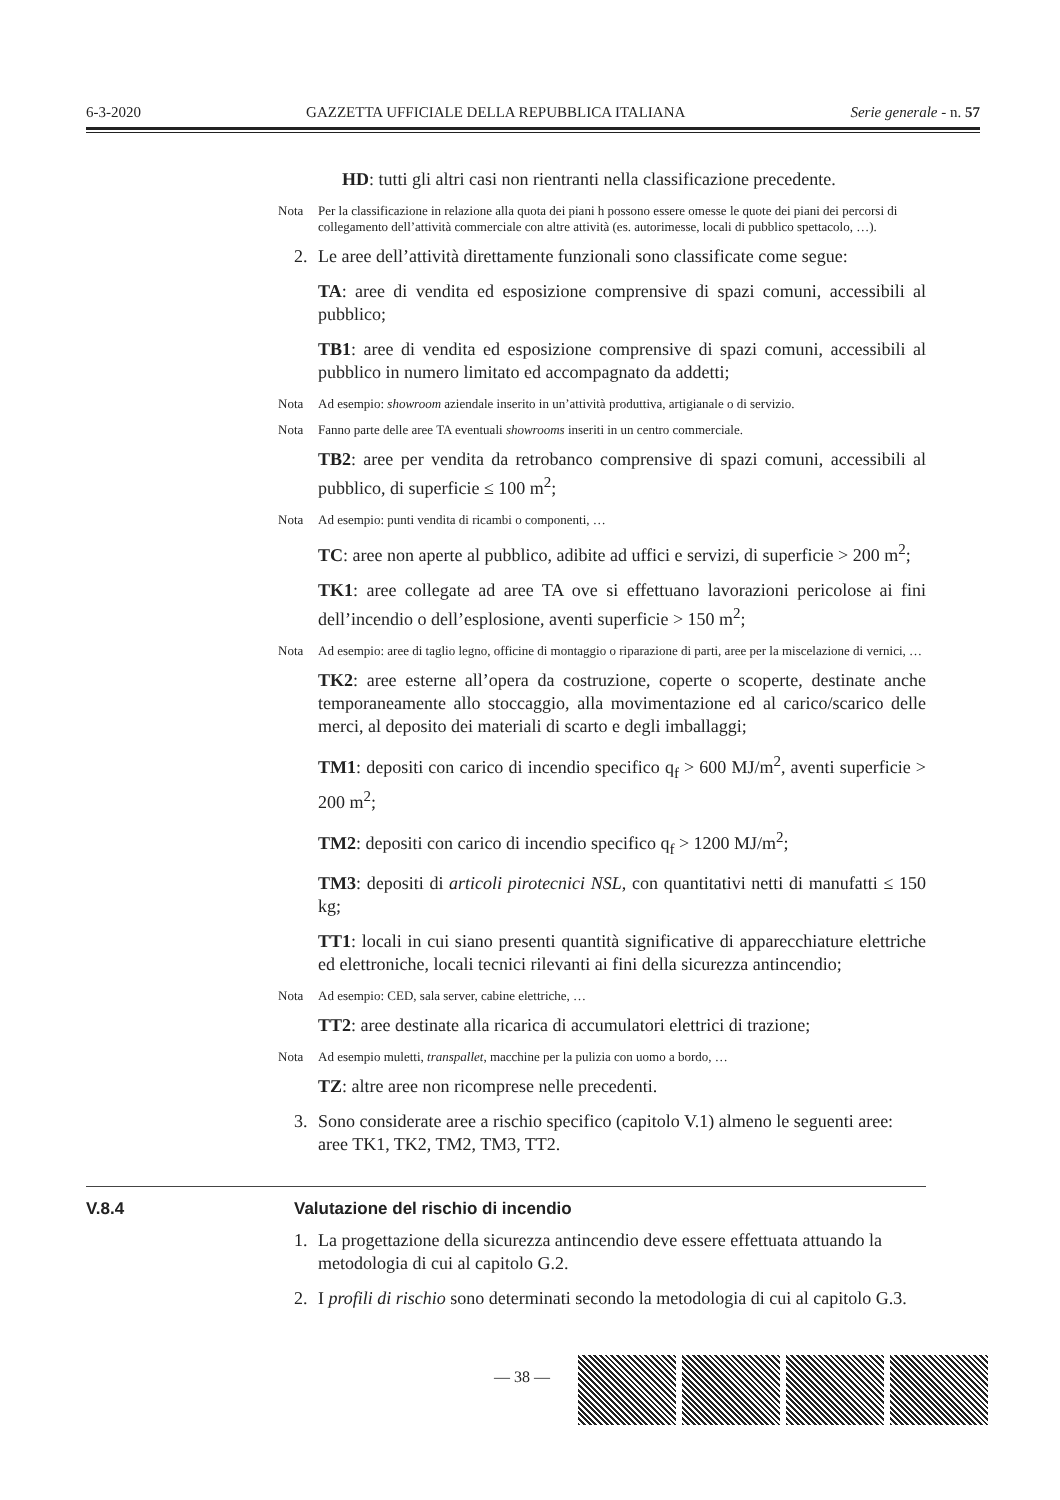6-3-2020 GAZZETTA UFFICIALE DELLA REPUBBLICA ITALIANA Serie generale - n. 57
HD: tutti gli altri casi non rientranti nella classificazione precedente.
Nota Per la classificazione in relazione alla quota dei piani h possono essere omesse le quote dei piani dei percorsi di collegamento dell’attività commerciale con altre attività (es. autorimesse, locali di pubblico spettacolo, …).
2. Le aree dell’attività direttamente funzionali sono classificate come segue:
TA: aree di vendita ed esposizione comprensive di spazi comuni, accessibili al pubblico;
TB1: aree di vendita ed esposizione comprensive di spazi comuni, accessibili al pubblico in numero limitato ed accompagnato da addetti;
Nota Ad esempio: showroom aziendale inserito in un’attività produttiva, artigianale o di servizio.
Nota Fanno parte delle aree TA eventuali showrooms inseriti in un centro commerciale.
TB2: aree per vendita da retrobanco comprensive di spazi comuni, accessibili al pubblico, di superficie ≤ 100 m<sup>2</sup>;
Nota Ad esempio: punti vendita di ricambi o componenti, …
TC: aree non aperte al pubblico, adibite ad uffici e servizi, di superficie > 200 m<sup>2</sup>;
TK1: aree collegate ad aree TA ove si effettuano lavorazioni pericolose ai fini dell’incendio o dell’esplosione, aventi superficie > 150 m<sup>2</sup>;
Nota Ad esempio: aree di taglio legno, officine di montaggio o riparazione di parti, aree per la miscelazione di vernici, …
TK2: aree esterne all’opera da costruzione, coperte o scoperte, destinate anche temporaneamente allo stoccaggio, alla movimentazione ed al carico/scarico delle merci, al deposito dei materiali di scarto e degli imballaggi;
TM1: depositi con carico di incendio specifico q<sub>f</sub> > 600 MJ/m<sup>2</sup>, aventi superficie > 200 m<sup>2</sup>;
TM2: depositi con carico di incendio specifico q<sub>f</sub> > 1200 MJ/m<sup>2</sup>;
TM3: depositi di articoli pirotecnici NSL, con quantitativi netti di manufatti ≤ 150 kg;
TT1: locali in cui siano presenti quantità significative di apparecchiature elettriche ed elettroniche, locali tecnici rilevanti ai fini della sicurezza antincendio;
Nota Ad esempio: CED, sala server, cabine elettriche, …
TT2: aree destinate alla ricarica di accumulatori elettrici di trazione;
Nota Ad esempio muletti, transpallet, macchine per la pulizia con uomo a bordo, …
TZ: altre aree non ricomprese nelle precedenti.
3. Sono considerate aree a rischio specifico (capitolo V.1) almeno le seguenti aree: aree TK1, TK2, TM2, TM3, TT2.
V.8.4 Valutazione del rischio di incendio
1. La progettazione della sicurezza antincendio deve essere effettuata attuando la metodologia di cui al capitolo G.2.
2. I profili di rischio sono determinati secondo la metodologia di cui al capitolo G.3.
— 38 —